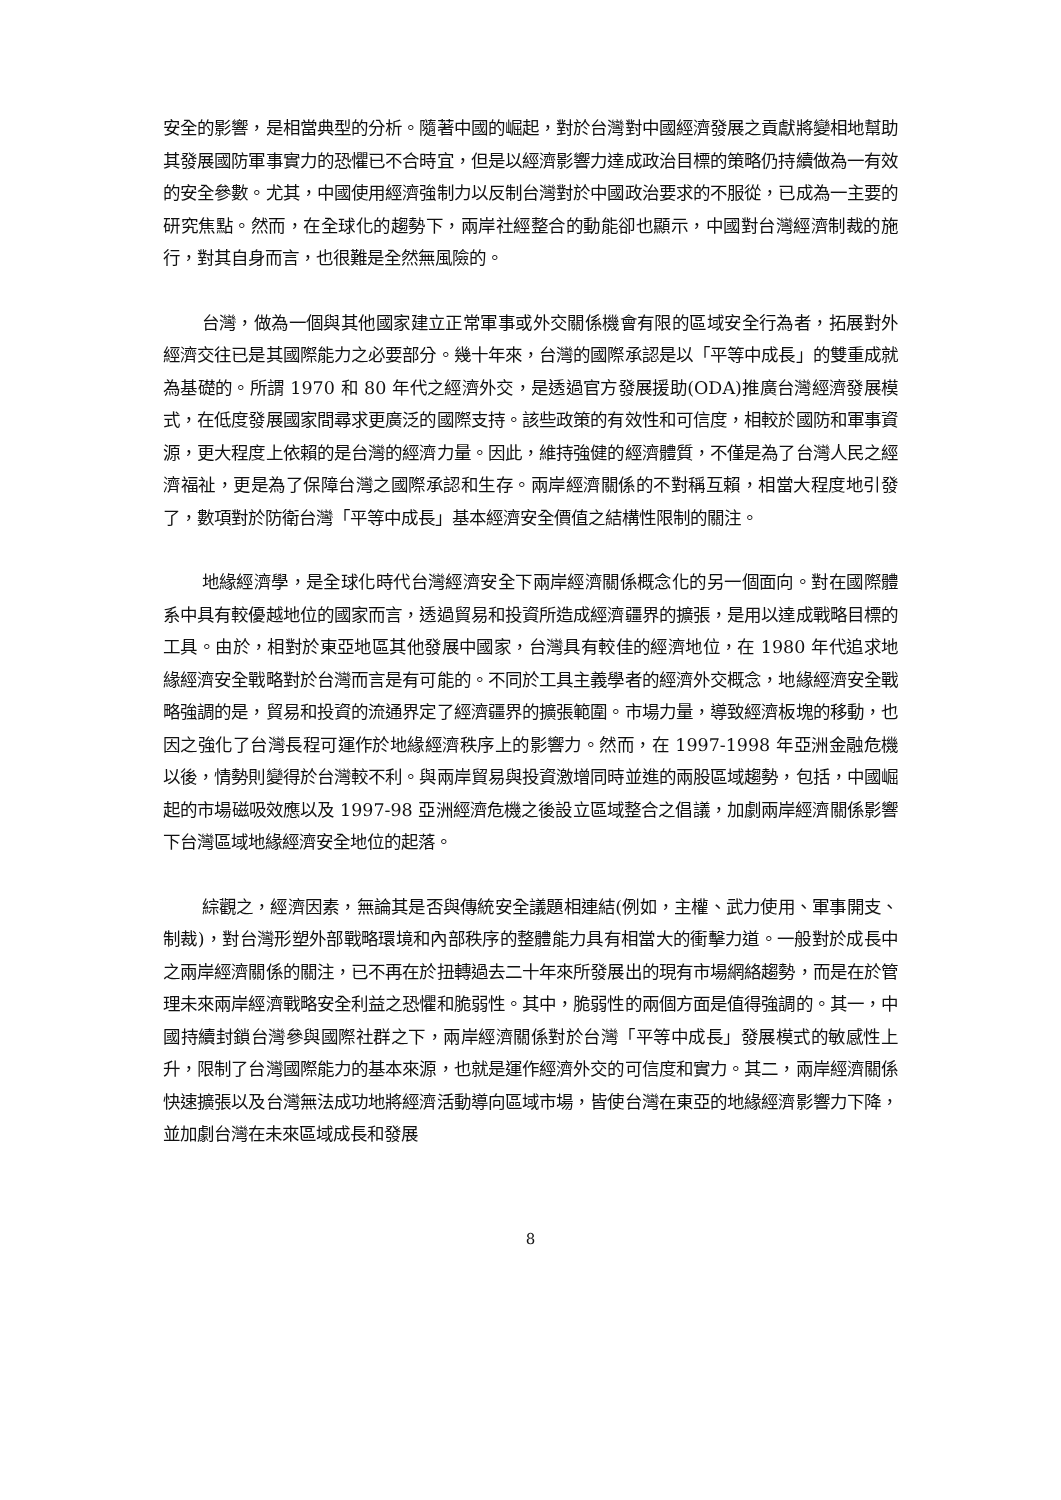安全的影響，是相當典型的分析。隨著中國的崛起，對於台灣對中國經濟發展之貢獻將變相地幫助其發展國防軍事實力的恐懼已不合時宜，但是以經濟影響力達成政治目標的策略仍持續做為一有效的安全參數。尤其，中國使用經濟強制力以反制台灣對於中國政治要求的不服從，已成為一主要的研究焦點。然而，在全球化的趨勢下，兩岸社經整合的動能卻也顯示，中國對台灣經濟制裁的施行，對其自身而言，也很難是全然無風險的。
台灣，做為一個與其他國家建立正常軍事或外交關係機會有限的區域安全行為者，拓展對外經濟交往已是其國際能力之必要部分。幾十年來，台灣的國際承認是以「平等中成長」的雙重成就為基礎的。所謂 1970 和 80 年代之經濟外交，是透過官方發展援助(ODA)推廣台灣經濟發展模式，在低度發展國家間尋求更廣泛的國際支持。該些政策的有效性和可信度，相較於國防和軍事資源，更大程度上依賴的是台灣的經濟力量。因此，維持強健的經濟體質，不僅是為了台灣人民之經濟福祉，更是為了保障台灣之國際承認和生存。兩岸經濟關係的不對稱互賴，相當大程度地引發了，數項對於防衛台灣「平等中成長」基本經濟安全價值之結構性限制的關注。
地緣經濟學，是全球化時代台灣經濟安全下兩岸經濟關係概念化的另一個面向。對在國際體系中具有較優越地位的國家而言，透過貿易和投資所造成經濟疆界的擴張，是用以達成戰略目標的工具。由於，相對於東亞地區其他發展中國家，台灣具有較佳的經濟地位，在 1980 年代追求地緣經濟安全戰略對於台灣而言是有可能的。不同於工具主義學者的經濟外交概念，地緣經濟安全戰略強調的是，貿易和投資的流通界定了經濟疆界的擴張範圍。市場力量，導致經濟板塊的移動，也因之強化了台灣長程可運作於地緣經濟秩序上的影響力。然而，在 1997-1998 年亞洲金融危機以後，情勢則變得於台灣較不利。與兩岸貿易與投資激增同時並進的兩股區域趨勢，包括，中國崛起的市場磁吸效應以及 1997-98 亞洲經濟危機之後設立區域整合之倡議，加劇兩岸經濟關係影響下台灣區域地緣經濟安全地位的起落。
綜觀之，經濟因素，無論其是否與傳統安全議題相連結(例如，主權、武力使用、軍事開支、制裁)，對台灣形塑外部戰略環境和內部秩序的整體能力具有相當大的衝擊力道。一般對於成長中之兩岸經濟關係的關注，已不再在於扭轉過去二十年來所發展出的現有市場網絡趨勢，而是在於管理未來兩岸經濟戰略安全利益之恐懼和脆弱性。其中，脆弱性的兩個方面是值得強調的。其一，中國持續封鎖台灣參與國際社群之下，兩岸經濟關係對於台灣「平等中成長」發展模式的敏感性上升，限制了台灣國際能力的基本來源，也就是運作經濟外交的可信度和實力。其二，兩岸經濟關係快速擴張以及台灣無法成功地將經濟活動導向區域市場，皆使台灣在東亞的地緣經濟影響力下降，並加劇台灣在未來區域成長和發展
8